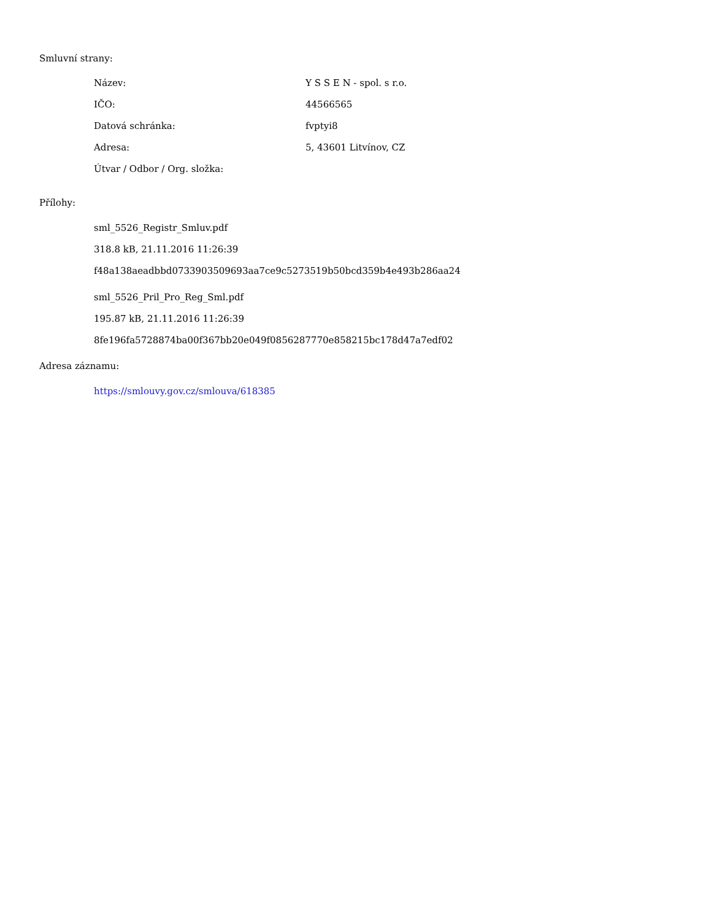Smluvní strany:
| Název: | Y S S E N - spol. s r.o. |
| IČO: | 44566565 |
| Datová schránka: | fvptyi8 |
| Adresa: | 5, 43601 Litvínov, CZ |
| Útvar / Odbor / Org. složka: | |
Přílohy:
sml_5526_Registr_Smluv.pdf
318.8 kB, 21.11.2016 11:26:39
f48a138aeadbbd0733903509693aa7ce9c5273519b50bcd359b4e493b286aa24
sml_5526_Pril_Pro_Reg_Sml.pdf
195.87 kB, 21.11.2016 11:26:39
8fe196fa5728874ba00f367bb20e049f0856287770e858215bc178d47a7edf02
Adresa záznamu:
https://smlouvy.gov.cz/smlouva/618385